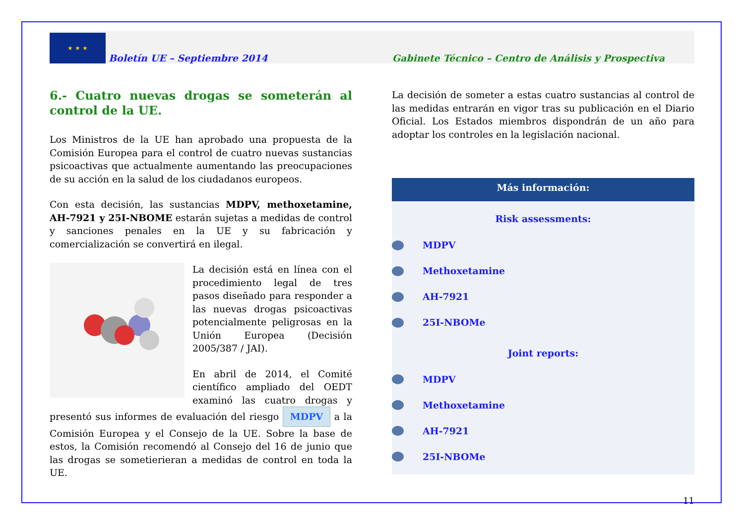★ ★ ★
Boletín UE – Septiembre 2014 Gabinete Técnico – Centro de Análisis y Prospectiva
6.- Cuatro nuevas drogas se someterán al control de la UE.
Los Ministros de la UE han aprobado una propuesta de la Comisión Europea para el control de cuatro nuevas sustancias psicoactivas que actualmente aumentando las preocupaciones de su acción en la salud de los ciudadanos europeos.
Con esta decisión, las sustancias MDPV, methoxetamine, AH-7921 y 25I-NBOME estarán sujetas a medidas de control y sanciones penales en la UE y su fabricación y comercialización se convertirá en ilegal.
La decisión está en línea con el procedimiento legal de tres pasos diseñado para responder a las nuevas drogas psicoactivas potencialmente peligrosas en la Unión Europea (Decisión 2005/387 / JAI).
En abril de 2014, el Comité científico ampliado del OEDT examinó las cuatro drogas y presentó sus informes de evaluación del riesgo MDPV a la Comisión Europea y el Consejo de la UE. Sobre la base de estos, la Comisión recomendó al Consejo del 16 de junio que las drogas se sometierieran a medidas de control en toda la UE.
La decisión de someter a estas cuatro sustancias al control de las medidas entrarán en vigor tras su publicación en el Diario Oficial. Los Estados miembros dispondrán de un año para adoptar los controles en la legislación nacional.
Más información:
Risk assessments:
MDPV
Methoxetamine
AH-7921
25I-NBOMe
Joint reports:
MDPV
Methoxetamine
AH-7921
25I-NBOMe
11